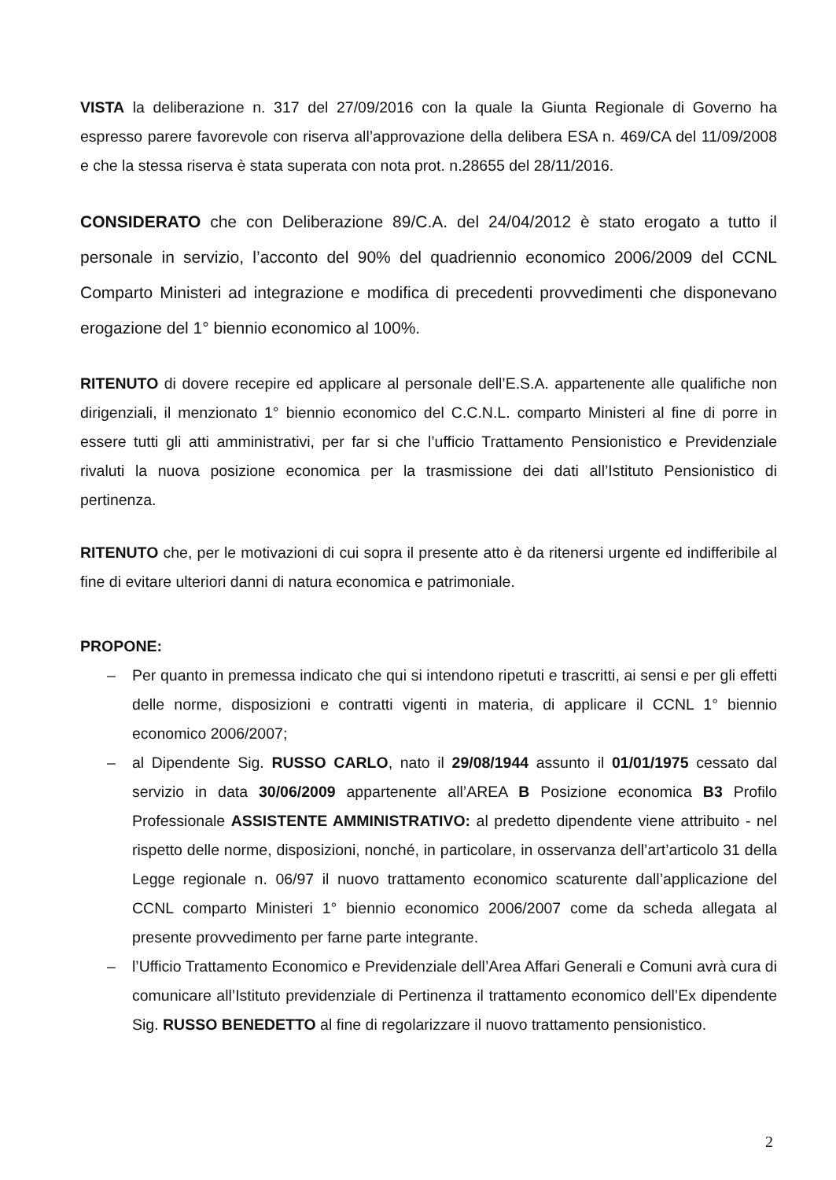VISTA la deliberazione n. 317 del 27/09/2016 con la quale la Giunta Regionale di Governo ha espresso parere favorevole con riserva all’approvazione della delibera ESA n. 469/CA del 11/09/2008 e che la stessa riserva è stata superata con nota prot. n.28655 del 28/11/2016.
CONSIDERATO che con Deliberazione 89/C.A. del 24/04/2012 è stato erogato a tutto il personale in servizio, l’acconto del 90% del quadriennio economico 2006/2009 del CCNL Comparto Ministeri ad integrazione e modifica di precedenti provvedimenti che disponevano erogazione del 1° biennio economico al 100%.
RITENUTO di dovere recepire ed applicare al personale dell’E.S.A. appartenente alle qualifiche non dirigenziali, il menzionato 1° biennio economico del C.C.N.L. comparto Ministeri al fine di porre in essere tutti gli atti amministrativi, per far si che l’ufficio Trattamento Pensionistico e Previdenziale rivaluti la nuova posizione economica per la trasmissione dei dati all’Istituto Pensionistico di pertinenza.
RITENUTO che, per le motivazioni di cui sopra il presente atto è da ritenersi urgente ed indifferibile al fine di evitare ulteriori danni di natura economica e patrimoniale.
PROPONE:
– Per quanto in premessa indicato che qui si intendono ripetuti e trascritti, ai sensi e per gli effetti delle norme, disposizioni e contratti vigenti in materia, di applicare il CCNL 1° biennio economico 2006/2007;
– al Dipendente Sig. RUSSO CARLO, nato il 29/08/1944 assunto il 01/01/1975 cessato dal servizio in data 30/06/2009 appartenente all’AREA B Posizione economica B3 Profilo Professionale ASSISTENTE AMMINISTRATIVO: al predetto dipendente viene attribuito - nel rispetto delle norme, disposizioni, nonché, in particolare, in osservanza dell’art’articolo 31 della Legge regionale n. 06/97 il nuovo trattamento economico scaturente dall’applicazione del CCNL comparto Ministeri 1° biennio economico 2006/2007 come da scheda allegata al presente provvedimento per farne parte integrante.
– l’Ufficio Trattamento Economico e Previdenziale dell’Area Affari Generali e Comuni avrà cura di comunicare all’Istituto previdenziale di Pertinenza il trattamento economico dell’Ex dipendente Sig. RUSSO BENEDETTO al fine di regolarizzare il nuovo trattamento pensionistico.
2